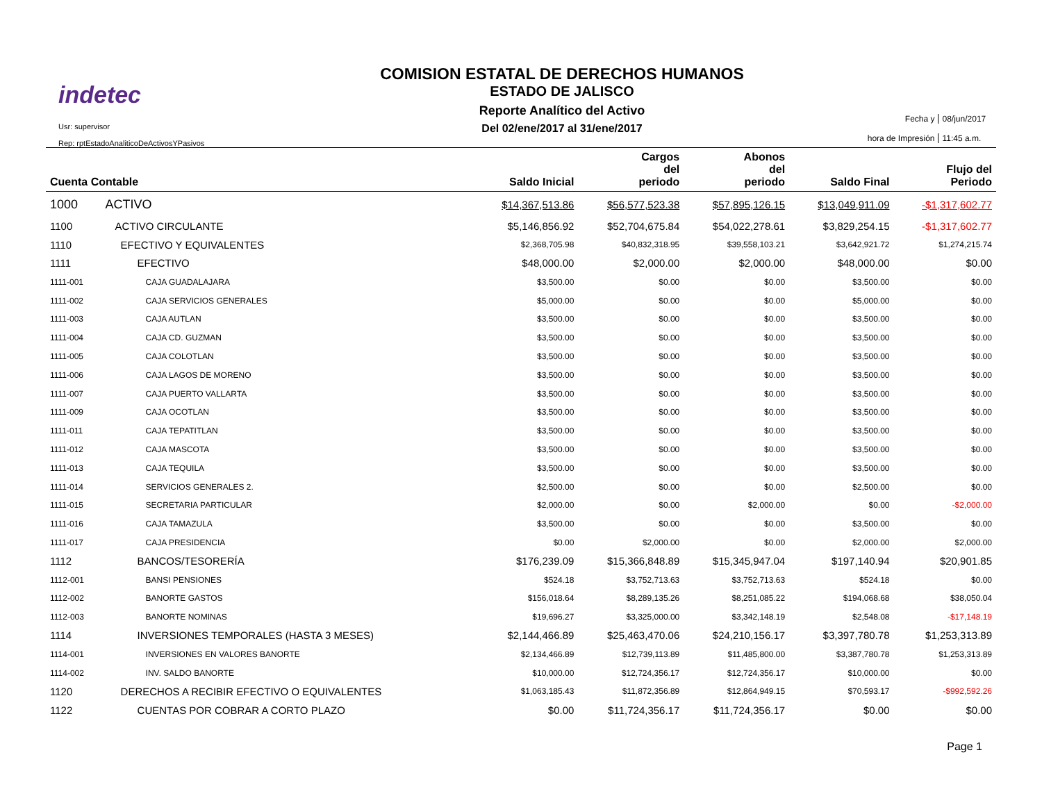indetec
Usr: supervisor
Rep: rptEstadoAnaliticoDeActivosYPasivos
COMISION ESTATAL DE DERECHOS HUMANOS
ESTADO DE JALISCO
Reporte Analítico del Activo
Del 02/ene/2017 al 31/ene/2017
Fecha y
08/jun/2017
hora de Impresión
11:45 a.m.
| Cuenta Contable | | Saldo Inicial | Cargos del periodo | Abonos del periodo | Saldo Final | Flujo del Periodo |
| --- | --- | --- | --- | --- | --- | --- |
| 1000 | ACTIVO | $14,367,513.86 | $56,577,523.38 | $57,895,126.15 | $13,049,911.09 | -$1,317,602.77 |
| 1100 | ACTIVO CIRCULANTE | $5,146,856.92 | $52,704,675.84 | $54,022,278.61 | $3,829,254.15 | -$1,317,602.77 |
| 1110 | EFECTIVO Y EQUIVALENTES | $2,368,705.98 | $40,832,318.95 | $39,558,103.21 | $3,642,921.72 | $1,274,215.74 |
| 1111 | EFECTIVO | $48,000.00 | $2,000.00 | $2,000.00 | $48,000.00 | $0.00 |
| 1111-001 | CAJA GUADALAJARA | $3,500.00 | $0.00 | $0.00 | $3,500.00 | $0.00 |
| 1111-002 | CAJA SERVICIOS GENERALES | $5,000.00 | $0.00 | $0.00 | $5,000.00 | $0.00 |
| 1111-003 | CAJA AUTLAN | $3,500.00 | $0.00 | $0.00 | $3,500.00 | $0.00 |
| 1111-004 | CAJA CD. GUZMAN | $3,500.00 | $0.00 | $0.00 | $3,500.00 | $0.00 |
| 1111-005 | CAJA COLOTLAN | $3,500.00 | $0.00 | $0.00 | $3,500.00 | $0.00 |
| 1111-006 | CAJA LAGOS DE MORENO | $3,500.00 | $0.00 | $0.00 | $3,500.00 | $0.00 |
| 1111-007 | CAJA PUERTO VALLARTA | $3,500.00 | $0.00 | $0.00 | $3,500.00 | $0.00 |
| 1111-009 | CAJA OCOTLAN | $3,500.00 | $0.00 | $0.00 | $3,500.00 | $0.00 |
| 1111-011 | CAJA TEPATITLAN | $3,500.00 | $0.00 | $0.00 | $3,500.00 | $0.00 |
| 1111-012 | CAJA MASCOTA | $3,500.00 | $0.00 | $0.00 | $3,500.00 | $0.00 |
| 1111-013 | CAJA TEQUILA | $3,500.00 | $0.00 | $0.00 | $3,500.00 | $0.00 |
| 1111-014 | SERVICIOS GENERALES 2. | $2,500.00 | $0.00 | $0.00 | $2,500.00 | $0.00 |
| 1111-015 | SECRETARIA PARTICULAR | $2,000.00 | $0.00 | $2,000.00 | $0.00 | -$2,000.00 |
| 1111-016 | CAJA TAMAZULA | $3,500.00 | $0.00 | $0.00 | $3,500.00 | $0.00 |
| 1111-017 | CAJA PRESIDENCIA | $0.00 | $2,000.00 | $0.00 | $2,000.00 | $2,000.00 |
| 1112 | BANCOS/TESORERÍA | $176,239.09 | $15,366,848.89 | $15,345,947.04 | $197,140.94 | $20,901.85 |
| 1112-001 | BANSI PENSIONES | $524.18 | $3,752,713.63 | $3,752,713.63 | $524.18 | $0.00 |
| 1112-002 | BANORTE GASTOS | $156,018.64 | $8,289,135.26 | $8,251,085.22 | $194,068.68 | $38,050.04 |
| 1112-003 | BANORTE NOMINAS | $19,696.27 | $3,325,000.00 | $3,342,148.19 | $2,548.08 | -$17,148.19 |
| 1114 | INVERSIONES TEMPORALES (HASTA 3 MESES) | $2,144,466.89 | $25,463,470.06 | $24,210,156.17 | $3,397,780.78 | $1,253,313.89 |
| 1114-001 | INVERSIONES EN VALORES BANORTE | $2,134,466.89 | $12,739,113.89 | $11,485,800.00 | $3,387,780.78 | $1,253,313.89 |
| 1114-002 | INV. SALDO BANORTE | $10,000.00 | $12,724,356.17 | $12,724,356.17 | $10,000.00 | $0.00 |
| 1120 | DERECHOS A RECIBIR EFECTIVO O EQUIVALENTES | $1,063,185.43 | $11,872,356.89 | $12,864,949.15 | $70,593.17 | -$992,592.26 |
| 1122 | CUENTAS POR COBRAR A CORTO PLAZO | $0.00 | $11,724,356.17 | $11,724,356.17 | $0.00 | $0.00 |
Page 1